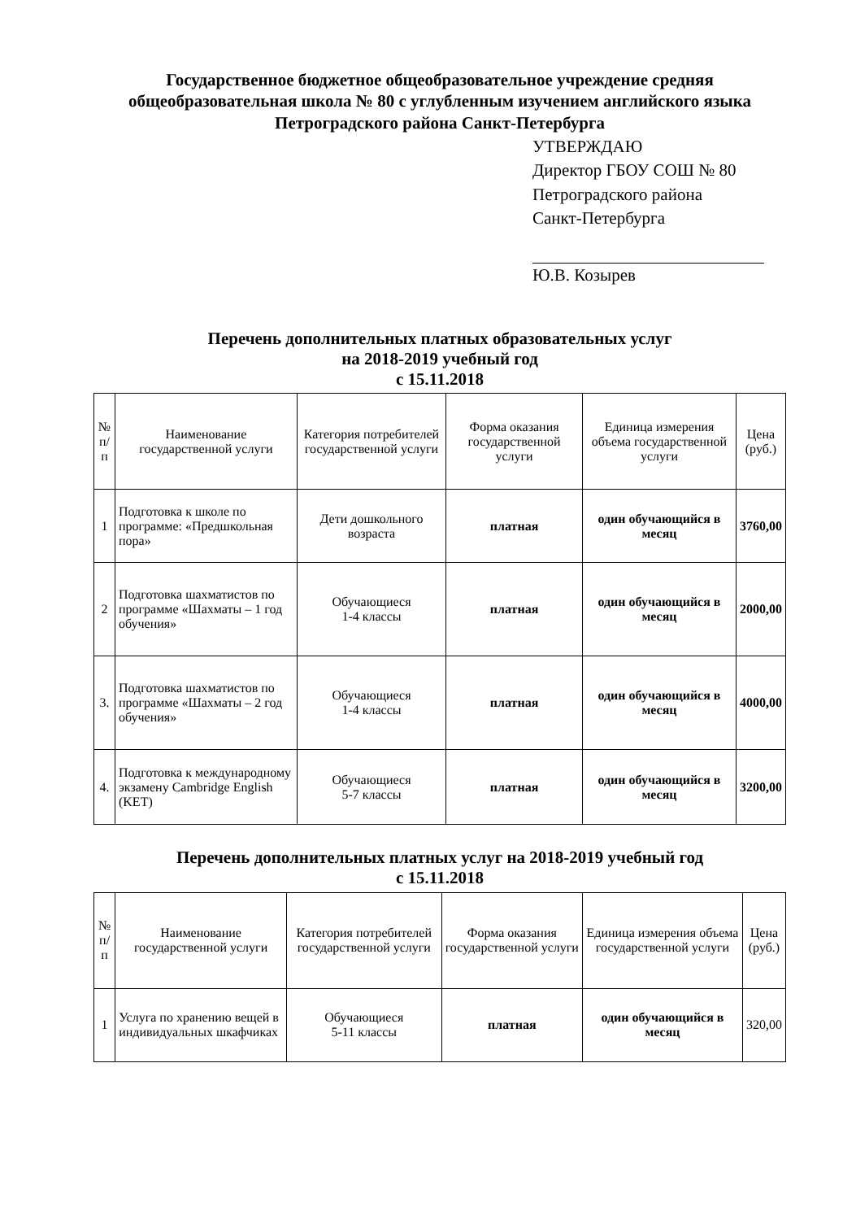Государственное бюджетное общеобразовательное учреждение средняя общеобразовательная школа № 80 с углубленным изучением английского языка Петроградского района Санкт-Петербурга
УТВЕРЖДАЮ
Директор ГБОУ СОШ № 80
Петроградского района
Санкт-Петербурга
Ю.В. Козырев
Перечень дополнительных платных образовательных услуг
на 2018-2019 учебный год
с 15.11.2018
| № п/п | Наименование государственной услуги | Категория потребителей государственной услуги | Форма оказания государственной услуги | Единица измерения объема государственной услуги | Цена (руб.) |
| --- | --- | --- | --- | --- | --- |
| 1 | Подготовка к школе по программе: «Предшкольная пора» | Дети дошкольного возраста | платная | один обучающийся в месяц | 3760,00 |
| 2 | Подготовка шахматистов по программе «Шахматы – 1 год обучения» | Обучающиеся 1-4 классы | платная | один обучающийся в месяц | 2000,00 |
| 3. | Подготовка шахматистов по программе «Шахматы – 2 год обучения» | Обучающиеся 1-4 классы | платная | один обучающийся в месяц | 4000,00 |
| 4. | Подготовка к международному экзамену Cambridge English (KET) | Обучающиеся 5-7 классы | платная | один обучающийся в месяц | 3200,00 |
Перечень дополнительных платных услуг на 2018-2019 учебный год
с 15.11.2018
| № п/п | Наименование государственной услуги | Категория потребителей государственной услуги | Форма оказания государственной услуги | Единица измерения объема государственной услуги | Цена (руб.) |
| --- | --- | --- | --- | --- | --- |
| 1 | Услуга по хранению вещей в индивидуальных шкафчиках | Обучающиеся 5-11 классы | платная | один обучающийся в месяц | 320,00 |